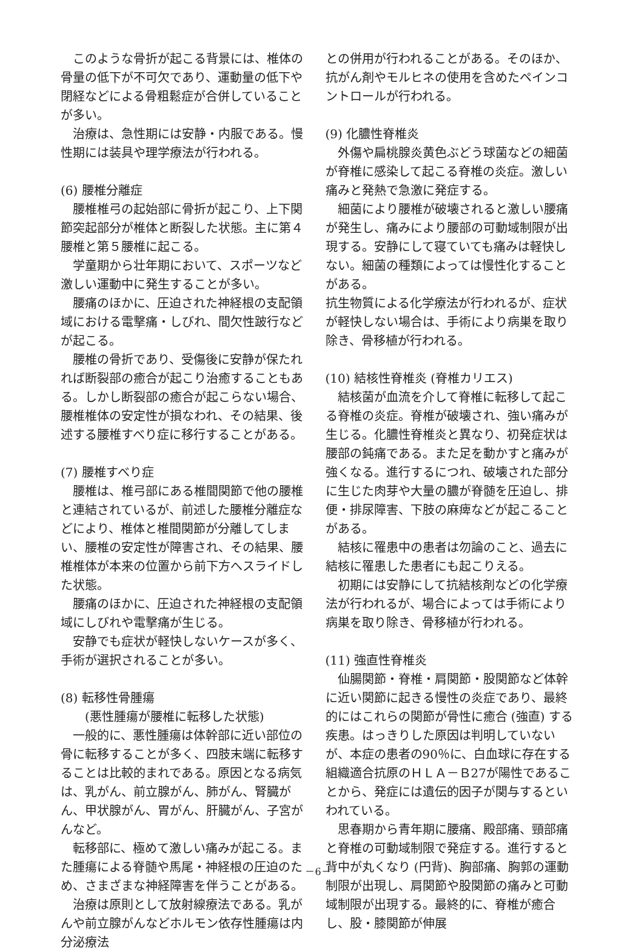このような骨折が起こる背景には、椎体の骨量の低下が不可欠であり、運動量の低下や閉経などによる骨粗鬆症が合併していることが多い。
治療は、急性期には安静・内服である。慢性期には装具や理学療法が行われる。
(6) 腰椎分離症
腰椎椎弓の起始部に骨折が起こり、上下関節突起部分が椎体と断裂した状態。主に第４腰椎と第５腰椎に起こる。
学童期から壮年期において、スポーツなど激しい運動中に発生することが多い。
腰痛のほかに、圧迫された神経根の支配領域における電撃痛・しびれ、間欠性跛行などが起こる。
腰椎の骨折であり、受傷後に安静が保たれれば断裂部の癒合が起こり治癒することもある。しかし断裂部の癒合が起こらない場合、腰椎椎体の安定性が損なわれ、その結果、後述する腰椎すべり症に移行することがある。
(7) 腰椎すべり症
腰椎は、椎弓部にある椎間関節で他の腰椎と連結されているが、前述した腰椎分離症などにより、椎体と椎間関節が分離してしまい、腰椎の安定性が障害され、その結果、腰椎椎体が本来の位置から前下方へスライドした状態。
腰痛のほかに、圧迫された神経根の支配領域にしびれや電撃痛が生じる。
安静でも症状が軽快しないケースが多く、手術が選択されることが多い。
(8) 転移性骨腫瘍
(悪性腫瘍が腰椎に転移した状態)
一般的に、悪性腫瘍は体幹部に近い部位の骨に転移することが多く、四肢末端に転移することは比較的まれである。原因となる病気は、乳がん、前立腺がん、肺がん、腎臓がん、甲状腺がん、胃がん、肝臓がん、子宮がんなど。
転移部に、極めて激しい痛みが起こる。また腫瘍による脊髄や馬尾・神経根の圧迫のため、さまざまな神経障害を伴うことがある。
治療は原則として放射線療法である。乳がんや前立腺がんなどホルモン依存性腫瘍は内分泌療法
との併用が行われることがある。そのほか、抗がん剤やモルヒネの使用を含めたペインコントロールが行われる。
(9) 化膿性脊椎炎
外傷や扁桃腺炎黄色ぶどう球菌などの細菌が脊椎に感染して起こる脊椎の炎症。激しい痛みと発熱で急激に発症する。
細菌により腰椎が破壊されると激しい腰痛が発生し、痛みにより腰部の可動域制限が出現する。安静にして寝ていても痛みは軽快しない。細菌の種類によっては慢性化することがある。
抗生物質による化学療法が行われるが、症状が軽快しない場合は、手術により病巣を取り除き、骨移植が行われる。
(10) 結核性脊椎炎 (脊椎カリエス)
結核菌が血流を介して脊椎に転移して起こる脊椎の炎症。脊椎が破壊され、強い痛みが生じる。化膿性脊椎炎と異なり、初発症状は腰部の鈍痛である。また足を動かすと痛みが強くなる。進行するにつれ、破壊された部分に生じた肉芽や大量の膿が脊髄を圧迫し、排便・排尿障害、下肢の麻痺などが起こることがある。
結核に罹患中の患者は勿論のこと、過去に結核に罹患した患者にも起こりえる。
初期には安静にして抗結核剤などの化学療法が行われるが、場合によっては手術により病巣を取り除き、骨移植が行われる。
(11) 強直性脊椎炎
仙腸関節・脊椎・肩関節・股関節など体幹に近い関節に起きる慢性の炎症であり、最終的にはこれらの関節が骨性に癒合 (強直) する疾患。はっきりした原因は判明していないが、本症の患者の90％に、白血球に存在する組織適合抗原のＨＬＡ－Ｂ27が陽性であることから、発症には遺伝的因子が関与するといわれている。
思春期から青年期に腰痛、殿部痛、頸部痛と脊椎の可動域制限で発症する。進行すると背中が丸くなり (円背)、胸部痛、胸郭の運動制限が出現し、肩関節や股関節の痛みと可動域制限が出現する。最終的に、脊椎が癒合し、股・膝関節が伸展
－6－